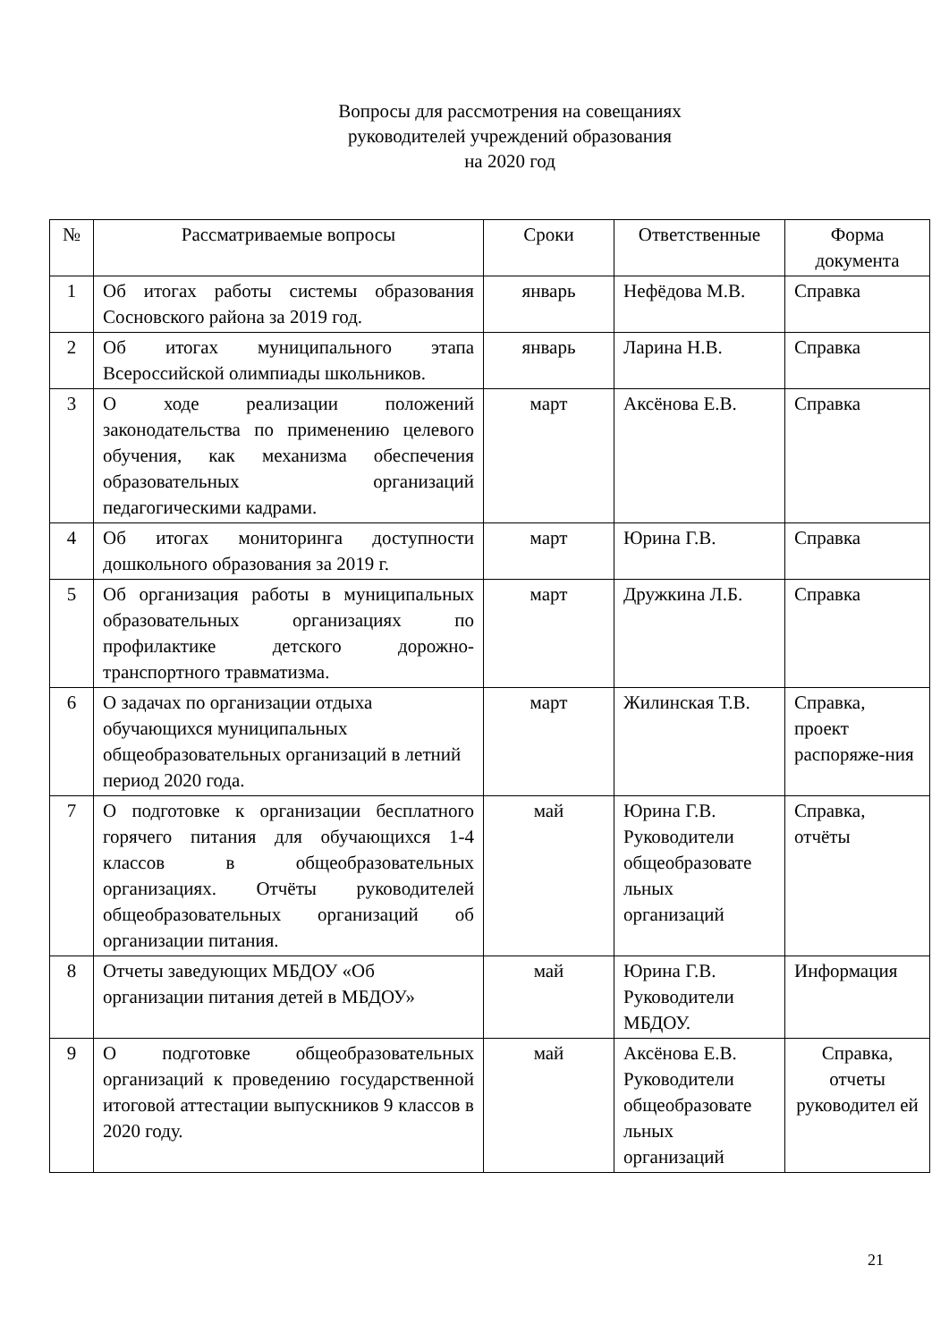Вопросы для рассмотрения на совещаниях
руководителей учреждений образования
на 2020 год
| № | Рассматриваемые вопросы | Сроки | Ответственные | Форма документа |
| --- | --- | --- | --- | --- |
| 1 | Об итогах работы системы образования Сосновского района за 2019 год. | январь | Нефёдова М.В. | Справка |
| 2 | Об итогах муниципального этапа Всероссийской олимпиады школьников. | январь | Ларина Н.В. | Справка |
| 3 | О ходе реализации положений законодательства по применению целевого обучения, как механизма обеспечения образовательных организаций педагогическими кадрами. | март | Аксёнова Е.В. | Справка |
| 4 | Об итогах мониторинга доступности дошкольного образования за 2019 г. | март | Юрина Г.В. | Справка |
| 5 | Об организация работы в муниципальных образовательных организациях по профилактике детского дорожно-транспортного травматизма. | март | Дружкина Л.Б. | Справка |
| 6 | О задачах по организации отдыха обучающихся муниципальных общеобразовательных организаций в летний период 2020 года. | март | Жилинская Т.В. | Справка, проект распоряже-ния |
| 7 | О подготовке к организации бесплатного горячего питания для обучающихся 1-4 классов в общеобразовательных организациях. Отчёты руководителей общеобразовательных организаций об организации питания. | май | Юрина Г.В. Руководители общеобразовате льных организаций | Справка, отчёты |
| 8 | Отчеты заведующих МБДОУ «Об организации питания детей в МБДОУ» | май | Юрина Г.В. Руководители МБДОУ. | Информация |
| 9 | О подготовке общеобразовательных организаций к проведению государственной итоговой аттестации выпускников 9 классов в 2020 году. | май | Аксёнова Е.В. Руководители общеобразовате льных организаций | Справка, отчеты руководител ей |
21